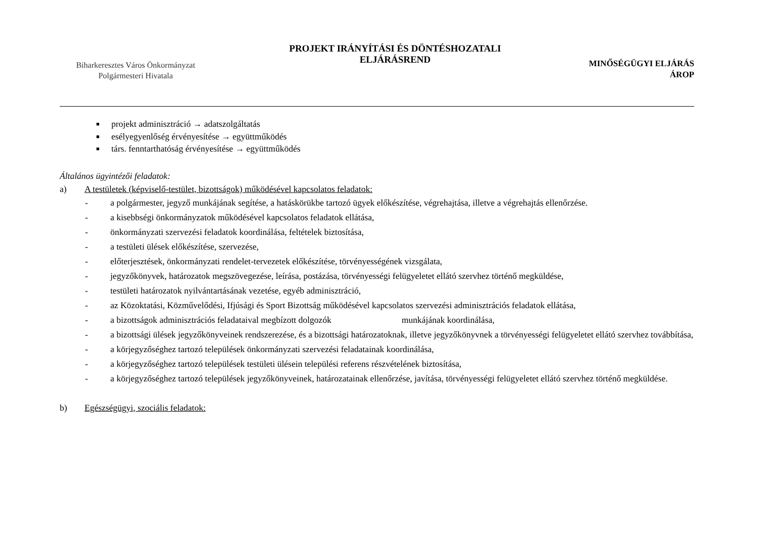Biharkeresztes Város Önkormányzat
Polgármesteri Hivatala
PROJEKT IRÁNYÍTÁSI ÉS DÖNTÉSHOZATALI
ELJÁRÁSREND
MINŐSÉGÜGYI ELJÁRÁS
ÁROP
■ projekt adminisztráció → adatszolgáltatás
■ esélyegyenlőség érvényesítése → együttműködés
■ társ. fenntarthatóság érvényesítése → együttműködés
Általános ügyintézői feladatok:
a) A testületek (képviselő-testület, bizottságok) működésével kapcsolatos feladatok:
- a polgármester, jegyző munkájának segítése, a hatáskörükbe tartozó ügyek előkészítése, végrehajtása, illetve a végrehajtás ellenőrzése.
- a kisebbségi önkormányzatok működésével kapcsolatos feladatok ellátása,
- önkormányzati szervezési feladatok koordinálása, feltételek biztosítása,
- a testületi ülések előkészítése, szervezése,
- előterjesztések, önkormányzati rendelet-tervezetek előkészítése, törvényességének vizsgálata,
- jegyzőkönyvek, határozatok megszövegezése, leírása, postázása, törvényességi felügyeletet ellátó szervhez történő megküldése,
- testületi határozatok nyilvántartásának vezetése, egyéb adminisztráció,
- az Közoktatási, Közművelődési, Ifjúsági és Sport Bizottság működésével kapcsolatos szervezési adminisztrációs feladatok ellátása,
- a bizottságok adminisztrációs feladataival megbízott dolgozók munkájának koordinálása,
- a bizottsági ülések jegyzőkönyveinek rendszerezése, és a bizottsági határozatoknak, illetve jegyzőkönyvnek a törvényességi felügyeletet ellátó szervhez továbbítása,
- a körjegyzőséghez tartozó települések önkormányzati szervezési feladatainak koordinálása,
- a körjegyzőséghez tartozó települések testületi ülésein települési referens részvételének biztosítása,
- a körjegyzőséghez tartozó települések jegyzőkönyveinek, határozatainak ellenőrzése, javítása, törvényességi felügyeletet ellátó szervhez történő megküldése.
b) Egészségügyi, szociális feladatok: